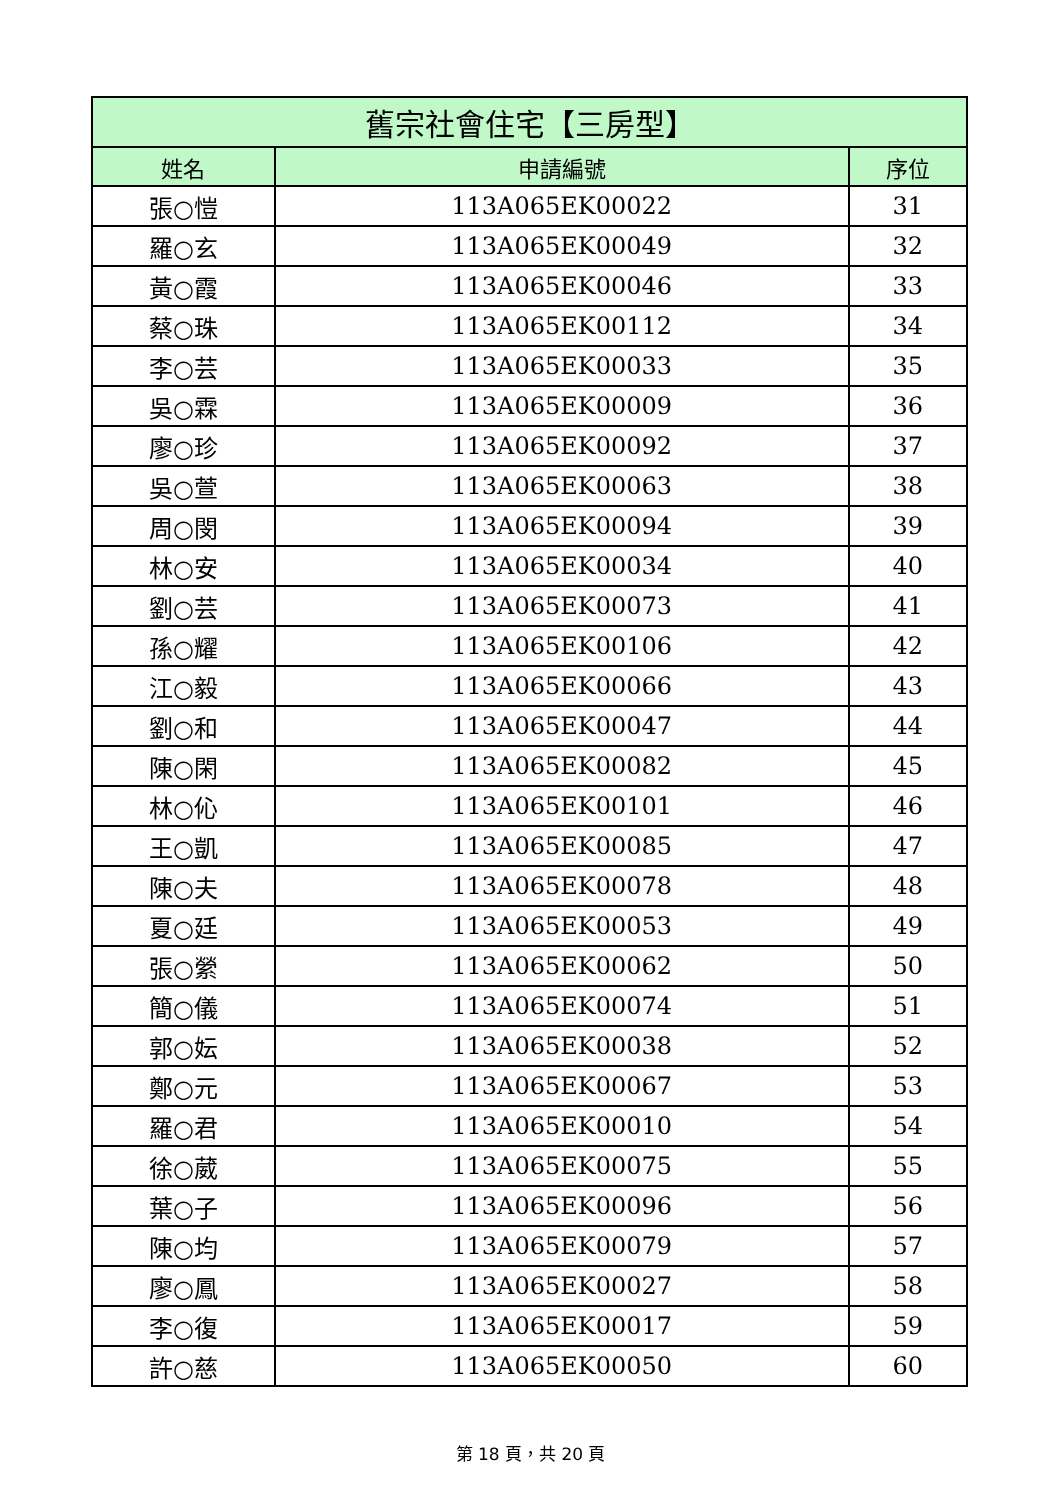| 舊宗社會住宅【三房型】 | | |
| --- | --- | --- |
| 姓名 | 申請編號 | 序位 |
| 張○愷 | 113A065EK00022 | 31 |
| 羅○玄 | 113A065EK00049 | 32 |
| 黃○霞 | 113A065EK00046 | 33 |
| 蔡○珠 | 113A065EK00112 | 34 |
| 李○芸 | 113A065EK00033 | 35 |
| 吳○霖 | 113A065EK00009 | 36 |
| 廖○珍 | 113A065EK00092 | 37 |
| 吳○萱 | 113A065EK00063 | 38 |
| 周○閔 | 113A065EK00094 | 39 |
| 林○安 | 113A065EK00034 | 40 |
| 劉○芸 | 113A065EK00073 | 41 |
| 孫○耀 | 113A065EK00106 | 42 |
| 江○毅 | 113A065EK00066 | 43 |
| 劉○和 | 113A065EK00047 | 44 |
| 陳○閑 | 113A065EK00082 | 45 |
| 林○伈 | 113A065EK00101 | 46 |
| 王○凱 | 113A065EK00085 | 47 |
| 陳○夫 | 113A065EK00078 | 48 |
| 夏○廷 | 113A065EK00053 | 49 |
| 張○縈 | 113A065EK00062 | 50 |
| 簡○儀 | 113A065EK00074 | 51 |
| 郭○妘 | 113A065EK00038 | 52 |
| 鄭○元 | 113A065EK00067 | 53 |
| 羅○君 | 113A065EK00010 | 54 |
| 徐○葳 | 113A065EK00075 | 55 |
| 葉○子 | 113A065EK00096 | 56 |
| 陳○均 | 113A065EK00079 | 57 |
| 廖○鳳 | 113A065EK00027 | 58 |
| 李○復 | 113A065EK00017 | 59 |
| 許○慈 | 113A065EK00050 | 60 |
第 18 頁，共 20 頁